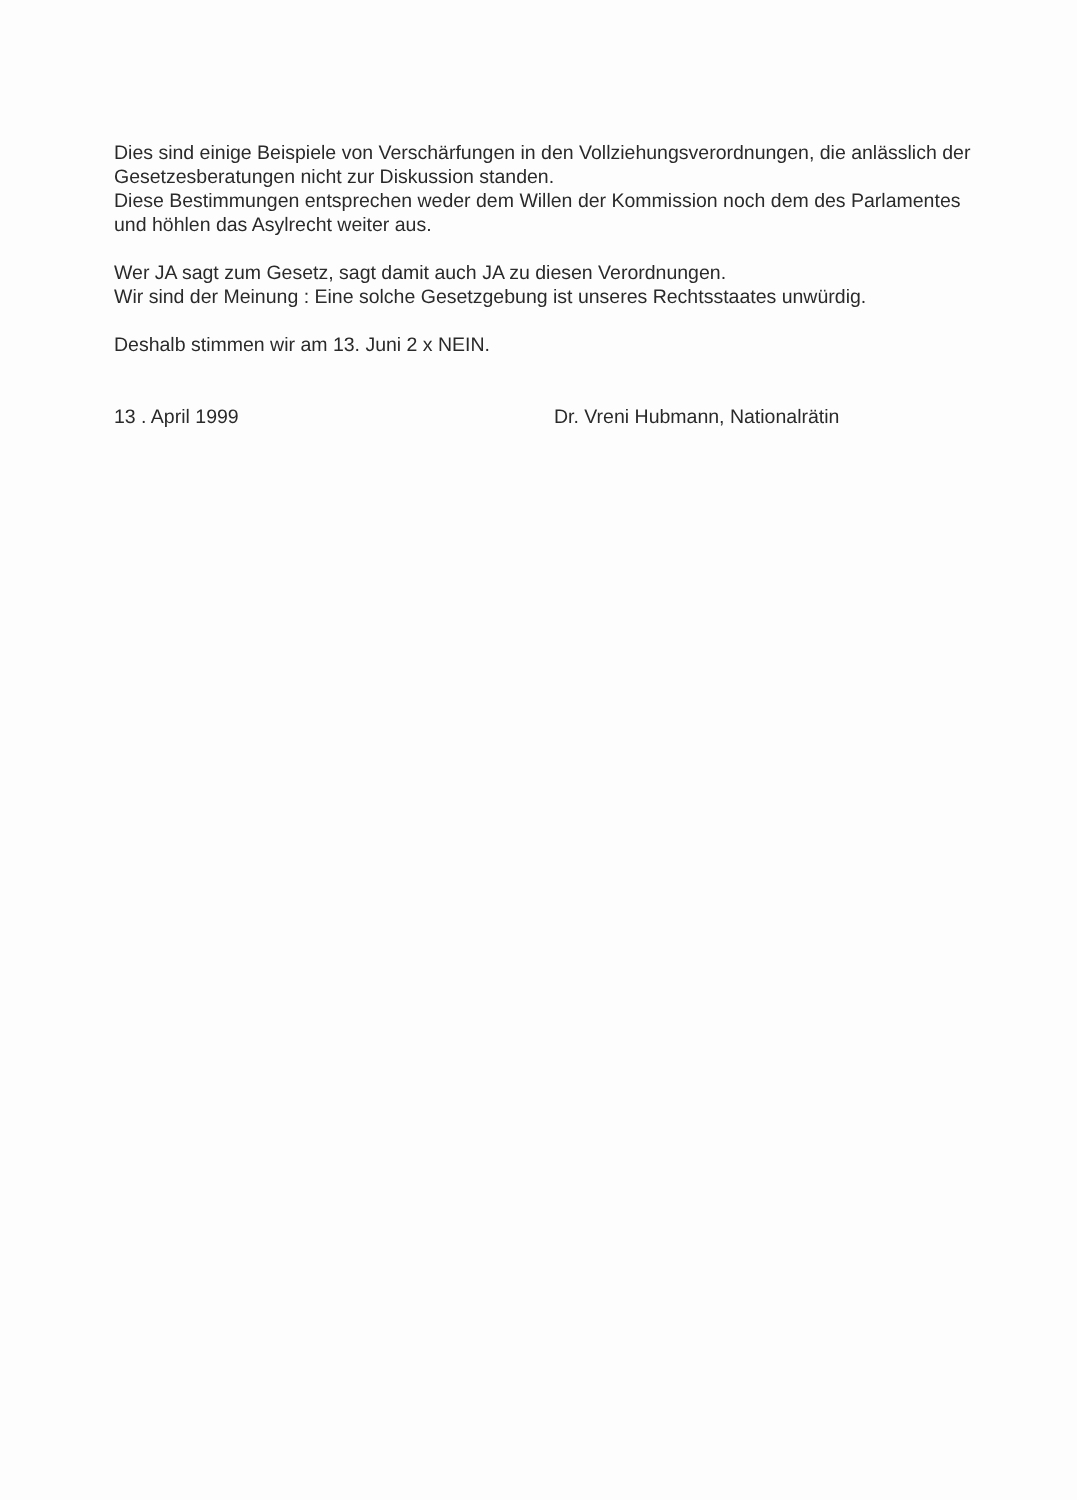Dies sind einige Beispiele von Verschärfungen in den Vollziehungsverordnungen, die anlässlich der Gesetzesberatungen nicht zur Diskussion standen.
Diese Bestimmungen entsprechen weder dem Willen der Kommission noch dem des Parlamentes und höhlen das Asylrecht weiter aus.
Wer JA sagt zum Gesetz, sagt damit auch JA zu diesen Verordnungen.
Wir sind der Meinung : Eine solche Gesetzgebung ist unseres Rechtsstaates unwürdig.
Deshalb stimmen wir am 13. Juni 2 x NEIN.
13 . April 1999 Dr. Vreni Hubmann, Nationalrätin